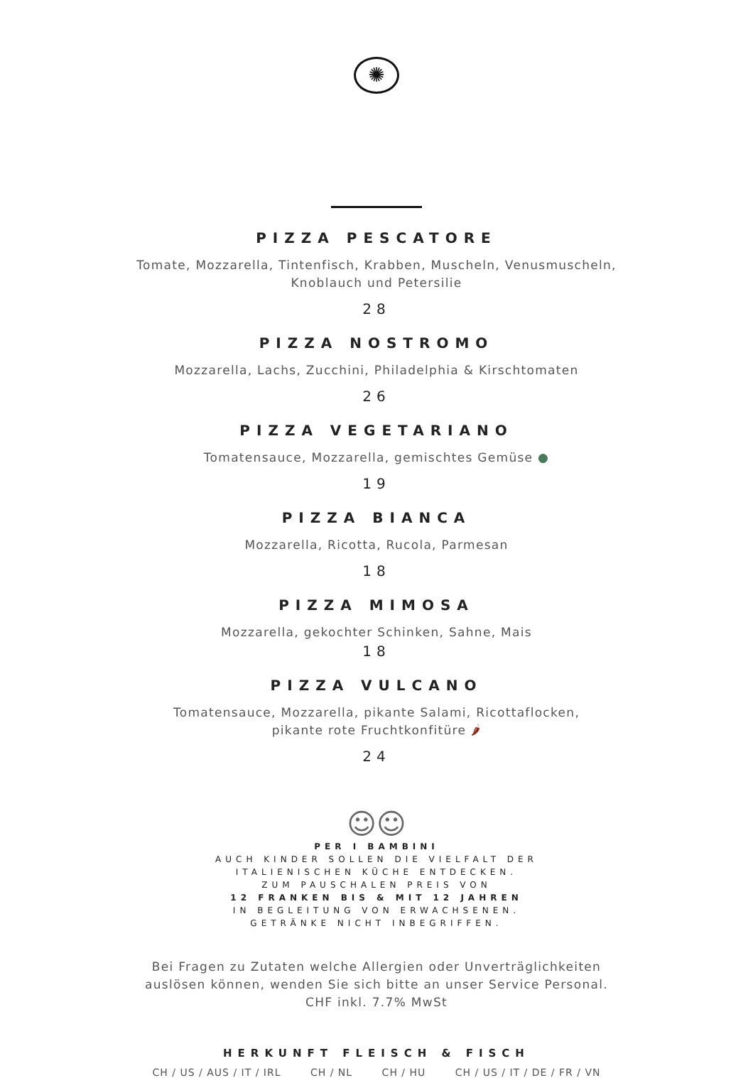✺
PIZZA PESCATORE
Tomate, Mozzarella, Tintenfisch, Krabben, Muscheln, Venusmuscheln,
Knoblauch und Petersilie
28
PIZZA NOSTROMO
Mozzarella, Lachs, Zucchini, Philadelphia & Kirschtomaten
26
PIZZA VEGETARIANO
Tomatensauce, Mozzarella, gemischtes Gemüse ●
19
PIZZA BIANCA
Mozzarella, Ricotta, Rucola, Parmesan
18
PIZZA MIMOSA
Mozzarella, gekochter Schinken, Sahne, Mais
18
PIZZA VULCANO
Tomatensauce, Mozzarella, pikante Salami, Ricottaflocken,
pikante rote Fruchtkonfitüre 🌶
24
☺☺
PER I BAMBINI
AUCH KINDER SOLLEN DIE VIELFALT DER
ITALIENISCHEN KÜCHE ENTDECKEN.
ZUM PAUSCHALEN PREIS VON
12 FRANKEN BIS & MIT 12 JAHREN
IN BEGLEITUNG VON ERWACHSENEN.
GETRÄNKE NICHT INBEGRIFFEN.
Bei Fragen zu Zutaten welche Allergien oder Unverträglichkeiten
auslösen können, wenden Sie sich bitte an unser Service Personal.
CHF inkl. 7.7% MwSt
HERKUNFT FLEISCH & FISCH
CH / US / AUS / IT / IRL CH / NL CH / HU CH / US / IT / DE / FR / VN